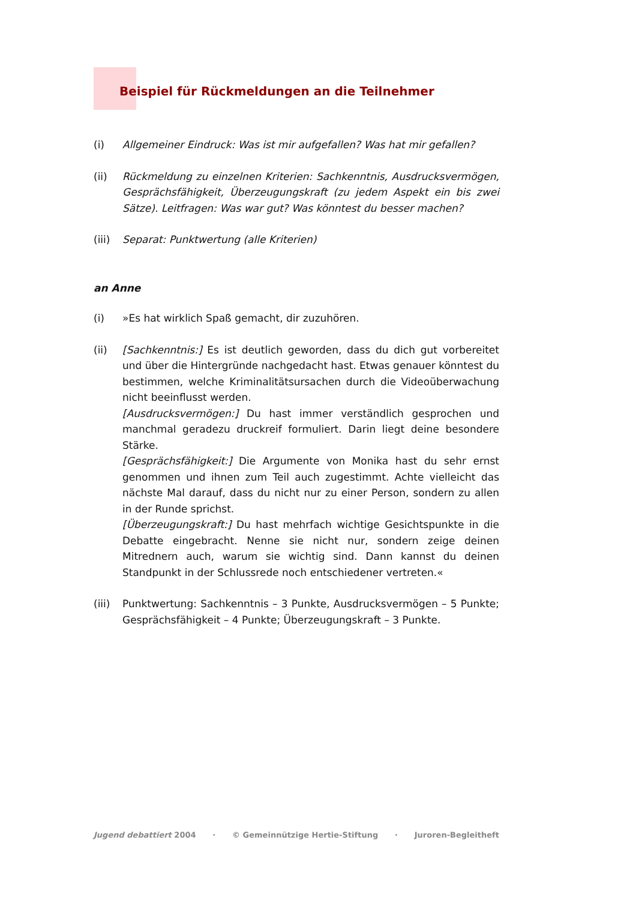Beispiel für Rückmeldungen an die Teilnehmer
(i) Allgemeiner Eindruck: Was ist mir aufgefallen? Was hat mir gefallen?
(ii) Rückmeldung zu einzelnen Kriterien: Sachkenntnis, Ausdrucksvermögen, Gesprächsfähigkeit, Überzeugungskraft (zu jedem Aspekt ein bis zwei Sätze). Leitfragen: Was war gut? Was könntest du besser machen?
(iii)
Separat: Punktwertung (alle Kriterien)
an Anne
(i) »Es hat wirklich Spaß gemacht, dir zuzuhören.
(ii) [Sachkenntnis:] Es ist deutlich geworden, dass du dich gut vorbereitet und über die Hintergründe nachgedacht hast. Etwas genauer könntest du bestimmen, welche Kriminalitätsursachen durch die Videoüberwachung nicht beeinflusst werden.
[Ausdrucksvermögen:] Du hast immer verständlich gesprochen und manchmal geradezu druckreif formuliert. Darin liegt deine besondere Stärke.
[Gesprächsfähigkeit:] Die Argumente von Monika hast du sehr ernst genommen und ihnen zum Teil auch zugestimmt. Achte vielleicht das nächste Mal darauf, dass du nicht nur zu einer Person, sondern zu allen in der Runde sprichst.
[Überzeugungskraft:] Du hast mehrfach wichtige Gesichtspunkte in die Debatte eingebracht. Nenne sie nicht nur, sondern zeige deinen Mitrednern auch, warum sie wichtig sind. Dann kannst du deinen Standpunkt in der Schlussrede noch entschiedener vertreten.«
(iii)
Punktwertung: Sachkenntnis – 3 Punkte, Ausdrucksvermögen – 5 Punkte; Gesprächsfähigkeit – 4 Punkte; Überzeugungskraft – 3 Punkte.
Jugend debattiert 2004 · © Gemeinnützige Hertie-Stiftung · Juroren-Begleitheft